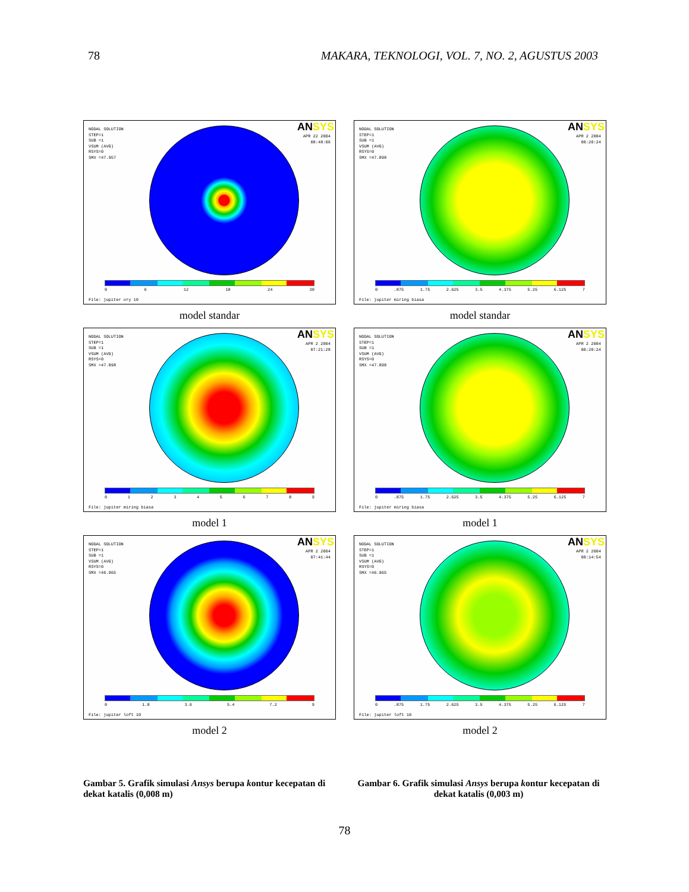78 MAKARA, TEKNOLOGI, VOL. 7, NO. 2, AGUSTUS 2003
NODAL SOLUTION
STEP=1
SUB =1
VSUM (AVG)
RSYS=0
SMX =47.957
ANSYS
APR 22 2004
08:48:06
06 12 18 24 30
File: jupiter ory 10
model standar
NODAL SOLUTION
STEP=1
SUB =1
VSUM (AVG)
RSYS=0
SMX =47.898
ANSYS
APR 2 2004
00:20:24
0.875 1.75 2.625 3.5 4.375 5.25 6.125 7
File: jupiter miring biasa
model standar
NODAL SOLUTION
STEP=1
SUB =1
VSUM (AVG)
RSYS=0
SMX =47.898
ANSYS
APR 2 2004
07:21:28
0123456789
File: jupiter miring biasa
model 1
NODAL SOLUTION
STEP=1
SUB =1
VSUM (AVG)
RSYS=0
SMX =47.898
ANSYS
APR 2 2004
00:20:24
0.875 1.75 2.625 3.5 4.375 5.25 6.125 7
File: jupiter miring biasa
model 1
NODAL SOLUTION
STEP=1
SUB =1
VSUM (AVG)
RSYS=0
SMX =46.965
ANSYS
APR 2 2004
07:41:44
0 1.8 3.6 5.4 7.2 9
File: jupiter loft 10
model 2
NODAL SOLUTION
STEP=1
SUB =1
VSUM (AVG)
RSYS=0
SMX =46.965
ANSYS
APR 2 2004
00:14:54
0.875 1.75 2.625 3.5 4.375 5.25 6.125 7
File: jupiter loft 10
model 2
Gambar 5. Grafik simulasi Ansys berupa kontur kecepatan di dekat katalis (0,008 m)
Gambar 6. Grafik simulasi Ansys berupa kontur kecepatan di dekat katalis (0,003 m)
78